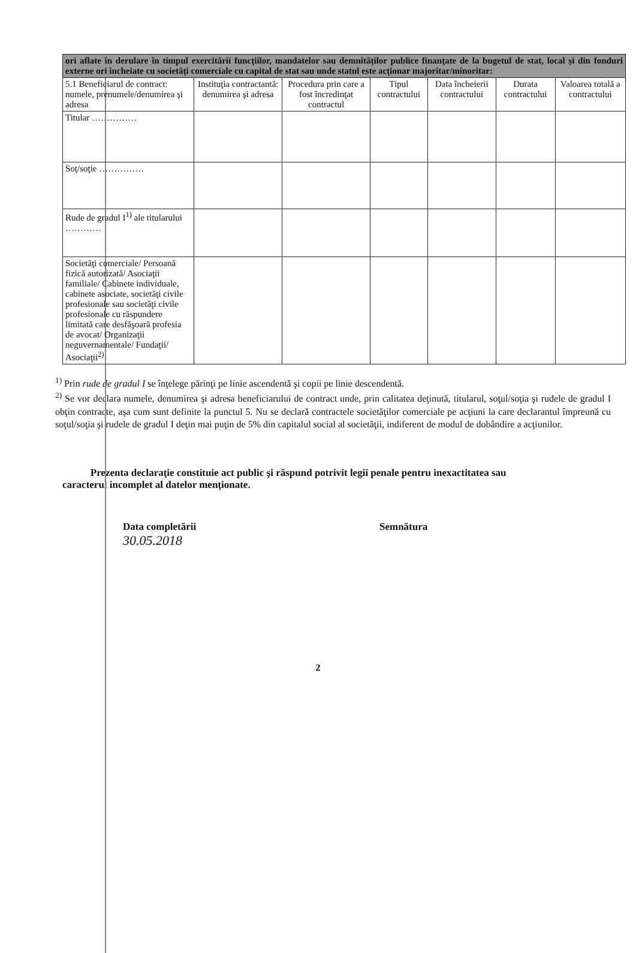| ori aflate în derulare în timpul exercitării funcţiilor, mandatelor sau demnităţilor publice finanţate de la bugetul de stat, local şi din fonduri externe ori încheiate cu societăţi comerciale cu capital de stat sau unde statul este acţionar majoritar/minoritar: | | | | | | |
| 5.1 Beneficiarul de contract: numele, prenumele/denumirea şi adresa | Instituţia contractantă: denumirea şi adresa | Procedura prin care a fost încredinţat contractul | Tipul contractului | Data încheierii contractului | Durata contractului | Valoarea totală a contractului |
| Titular …………… | | | | | | |
| Soţ/soţie …………… | | | | | | |
| Rude de gradul I<sup>1)</sup> ale titularului ………… | | | | | | |
| Societăţi comerciale/ Persoană fizică autorizată/ Asociaţii familiale/ Cabinete individuale, cabinete asociate, societăţi civile profesionale sau societăţi civile profesionale cu răspundere limitată care desfăşoară profesia de avocat/ Organizaţii neguvernamentale/ Fundaţii/ Asociaţii<sup>2)</sup> | | | | | | |
<sup>1)</sup> Prin rude de gradul I se înţelege părinţi pe linie ascendentă şi copii pe linie descendentă.
<sup>2)</sup> Se vor declara numele, denumirea şi adresa beneficiarului de contract unde, prin calitatea deţinută, titularul, soţul/soţia şi rudele de gradul I obţin contracte, aşa cum sunt definite la punctul 5. Nu se declară contractele societăţilor comerciale pe acţiuni la care declarantul împreună cu soţul/soţia şi rudele de gradul I deţin mai puţin de 5% din capitalul social al societăţii, indiferent de modul de dobândire a acţiunilor.
Prezenta declaraţie constituie act public şi răspund potrivit legii penale pentru inexactitatea sau
caracterul incomplet al datelor menţionate.
Data completării
30.05.2018
Semnătura
2